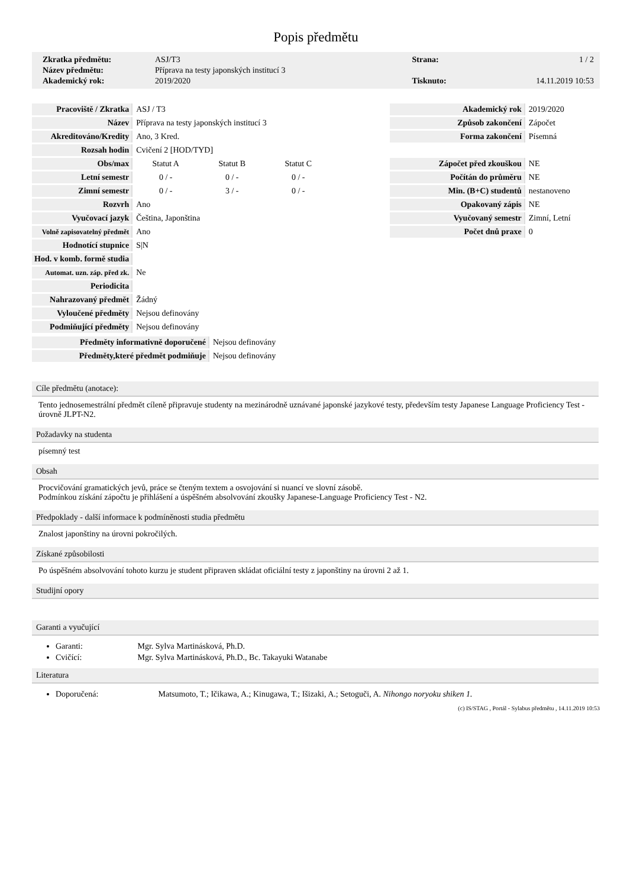Popis předmětu
| Zkratka předmětu: | ASJ/T3 | Strana: | 1 / 2 |
| Název předmětu: | Příprava na testy japonských institucí 3 | | |
| Akademický rok: | 2019/2020 | Tisknuto: | 14.11.2019 10:53 |
| Pracoviště / Zkratka | ASJ / T3 | | |
| Název | Příprava na testy japonských institucí 3 | | |
| Akreditováno/Kredity | Ano, 3 Kred. | | |
| Rozsah hodin | Cvičení 2 [HOD/TYD] | | |
| Obs/max | Statut A | Statut B | Statut C |
| Letní semestr | 0 / - | 0 / - | 0 / - |
| Zimní semestr | 0 / - | 3 / - | 0 / - |
| Rozvrh | Ano | | |
| Vyučovací jazyk | Čeština, Japonština | | |
| Volně zapisovatelný předmět | Ano | | |
| Hodnotící stupnice | S/N | | |
| Hod. v komb. formě studia | | | |
| Automat. uzn. záp. před zk. | Ne | | |
| Periodicita | | | |
| Nahrazovaný předmět | Žádný | | |
| Vyloučené předměty | Nejsou definovány | | |
| Podmiňující předměty | Nejsou definovány | | |
| Předměty informativně doporučené | Nejsou definovány |
| Předměty,které předmět podmiňuje | Nejsou definovány |
| Akademický rok | 2019/2020 |
| Způsob zakončení | Zápočet |
| Forma zakončení | Písemná |
| Zápočet před zkouškou | NE |
| Počítán do průměru | NE |
| Min. (B+C) studentů | nestanoveno |
| Opakovaný zápis | NE |
| Vyučovaný semestr | Zimní, Letní |
| Počet dnů praxe | 0 |
Cíle předmětu (anotace):
Tento jednosemestrální předmět cíleně připravuje studenty na mezinárodně uznávané japonské jazykové testy, především testy Japanese Language Proficiency Test - úrovně JLPT-N2.
Požadavky na studenta
písemný test
Obsah
Procvičování gramatických jevů, práce se čteným textem a osvojování si nuancí ve slovní zásobě.
Podmínkou získání zápočtu je přihlášení a úspěšném absolvování zkoušky Japanese-Language Proficiency Test - N2.
Předpoklady - další informace k podmíněnosti studia předmětu
Znalost japonštiny na úrovni pokročilých.
Získané způsobilosti
Po úspěšném absolvování tohoto kurzu je student připraven skládat oficiální testy z japonštiny na úrovni 2 až 1.
Studijní opory
Garanti a vyučující
Garanti: Mgr. Sylva Martinásková, Ph.D.
Cvičící: Mgr. Sylva Martinásková, Ph.D., Bc. Takayuki Watanabe
Literatura
Doporučená: Matsumoto, T.; Ičikawa, A.; Kinugawa, T.; Išizaki, A.; Setoguči, A. Nihongo noryoku shiken 1.
(c) IS/STAG , Portál - Sylabus předmětu , 14.11.2019 10:53